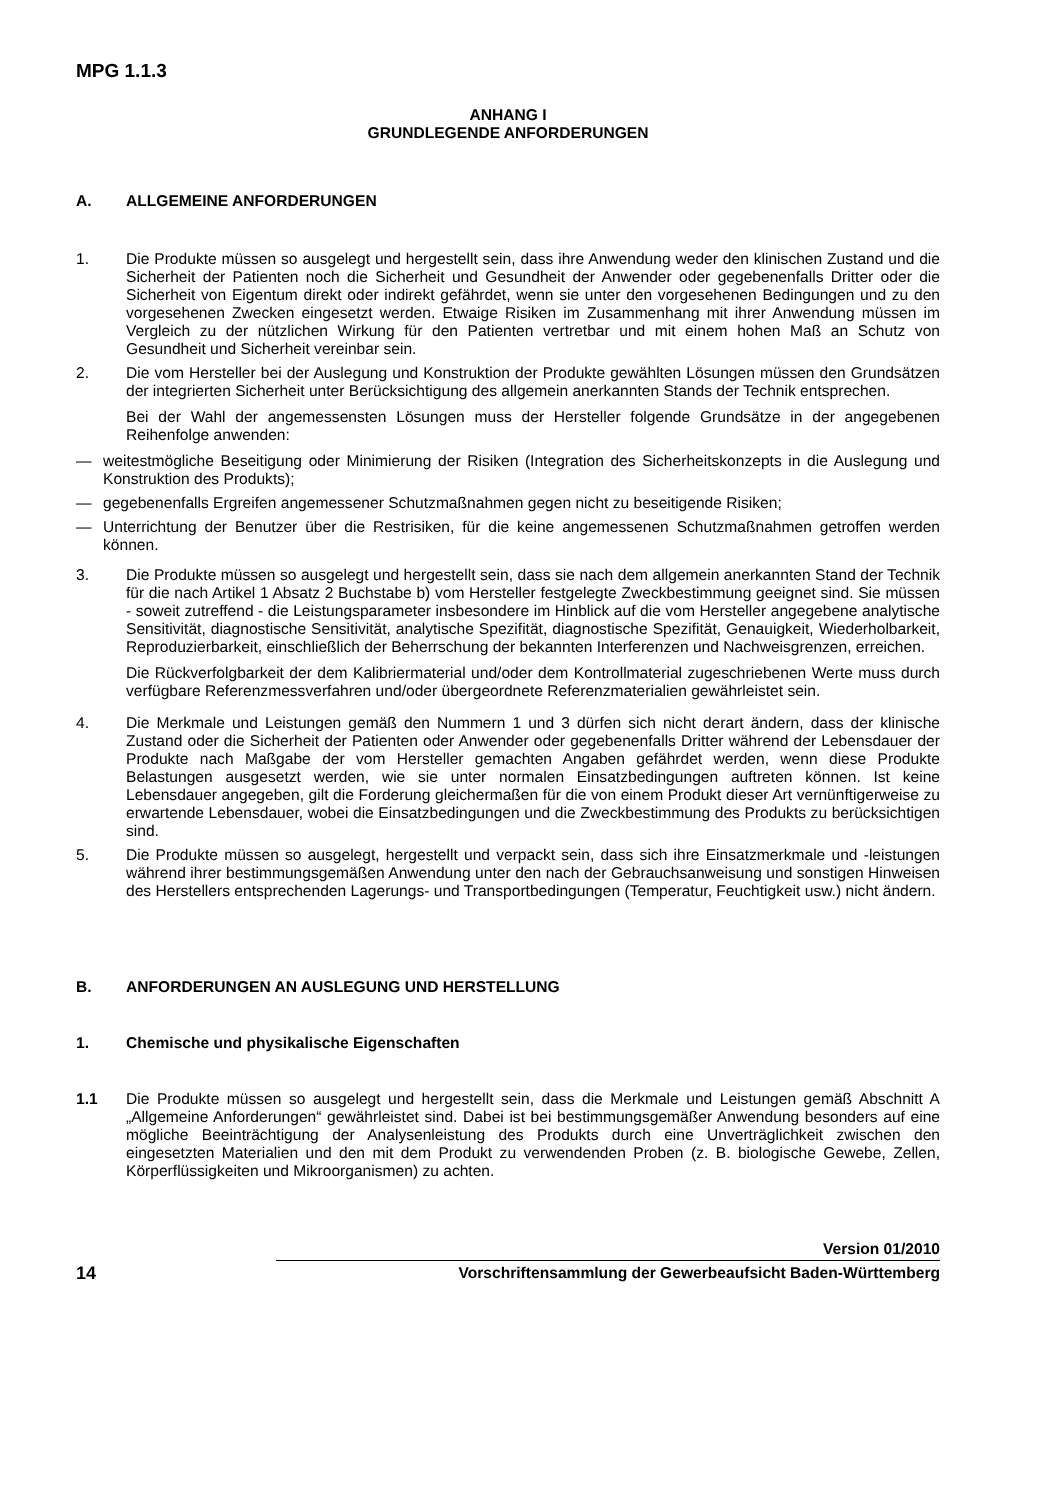MPG 1.1.3
ANHANG I
GRUNDLEGENDE ANFORDERUNGEN
A. ALLGEMEINE ANFORDERUNGEN
1. Die Produkte müssen so ausgelegt und hergestellt sein, dass ihre Anwendung weder den klinischen Zustand und die Sicherheit der Patienten noch die Sicherheit und Gesundheit der Anwender oder gegebenenfalls Dritter oder die Sicherheit von Eigentum direkt oder indirekt gefährdet, wenn sie unter den vorgesehenen Bedingungen und zu den vorgesehenen Zwecken eingesetzt werden. Etwaige Risiken im Zusammenhang mit ihrer Anwendung müssen im Vergleich zu der nützlichen Wirkung für den Patienten vertretbar und mit einem hohen Maß an Schutz von Gesundheit und Sicherheit vereinbar sein.
2. Die vom Hersteller bei der Auslegung und Konstruktion der Produkte gewählten Lösungen müssen den Grundsätzen der integrierten Sicherheit unter Berücksichtigung des allgemein anerkannten Stands der Technik entsprechen.
Bei der Wahl der angemessensten Lösungen muss der Hersteller folgende Grundsätze in der angegebenen Reihenfolge anwenden:
— weitestmögliche Beseitigung oder Minimierung der Risiken (Integration des Sicherheitskonzepts in die Auslegung und Konstruktion des Produkts);
— gegebenenfalls Ergreifen angemessener Schutzmaßnahmen gegen nicht zu beseitigende Risiken;
— Unterrichtung der Benutzer über die Restrisiken, für die keine angemessenen Schutzmaßnahmen getroffen werden können.
3. Die Produkte müssen so ausgelegt und hergestellt sein, dass sie nach dem allgemein anerkannten Stand der Technik für die nach Artikel 1 Absatz 2 Buchstabe b) vom Hersteller festgelegte Zweckbestimmung geeignet sind. Sie müssen - soweit zutreffend - die Leistungsparameter insbesondere im Hinblick auf die vom Hersteller angegebene analytische Sensitivität, diagnostische Sensitivität, analytische Spezifität, diagnostische Spezifität, Genauigkeit, Wiederholbarkeit, Reproduzierbarkeit, einschließlich der Beherrschung der bekannten Interferenzen und Nachweisgrenzen, erreichen.
Die Rückverfolgbarkeit der dem Kalibriermaterial und/oder dem Kontrollmaterial zugeschriebenen Werte muss durch verfügbare Referenzmessverfahren und/oder übergeordnete Referenzmaterialien gewährleistet sein.
4. Die Merkmale und Leistungen gemäß den Nummern 1 und 3 dürfen sich nicht derart ändern, dass der klinische Zustand oder die Sicherheit der Patienten oder Anwender oder gegebenenfalls Dritter während der Lebensdauer der Produkte nach Maßgabe der vom Hersteller gemachten Angaben gefährdet werden, wenn diese Produkte Belastungen ausgesetzt werden, wie sie unter normalen Einsatzbedingungen auftreten können. Ist keine Lebensdauer angegeben, gilt die Forderung gleichermaßen für die von einem Produkt dieser Art vernünftigerweise zu erwartende Lebensdauer, wobei die Einsatzbedingungen und die Zweckbestimmung des Produkts zu berücksichtigen sind.
5. Die Produkte müssen so ausgelegt, hergestellt und verpackt sein, dass sich ihre Einsatzmerkmale und -leistungen während ihrer bestimmungsgemäßen Anwendung unter den nach der Gebrauchsanweisung und sonstigen Hinweisen des Herstellers entsprechenden Lagerungs- und Transportbedingungen (Temperatur, Feuchtigkeit usw.) nicht ändern.
B. ANFORDERUNGEN AN AUSLEGUNG UND HERSTELLUNG
1. Chemische und physikalische Eigenschaften
1.1 Die Produkte müssen so ausgelegt und hergestellt sein, dass die Merkmale und Leistungen gemäß Abschnitt A „Allgemeine Anforderungen“ gewährleistet sind. Dabei ist bei bestimmungsgemäßer Anwendung besonders auf eine mögliche Beeinträchtigung der Analysenleistung des Produkts durch eine Unverträglichkeit zwischen den eingesetzten Materialien und den mit dem Produkt zu verwendenden Proben (z. B. biologische Gewebe, Zellen, Körperflüssigkeiten und Mikroorganismen) zu achten.
14
Version 01/2010
Vorschriftensammlung der Gewerbeaufsicht Baden-Württemberg